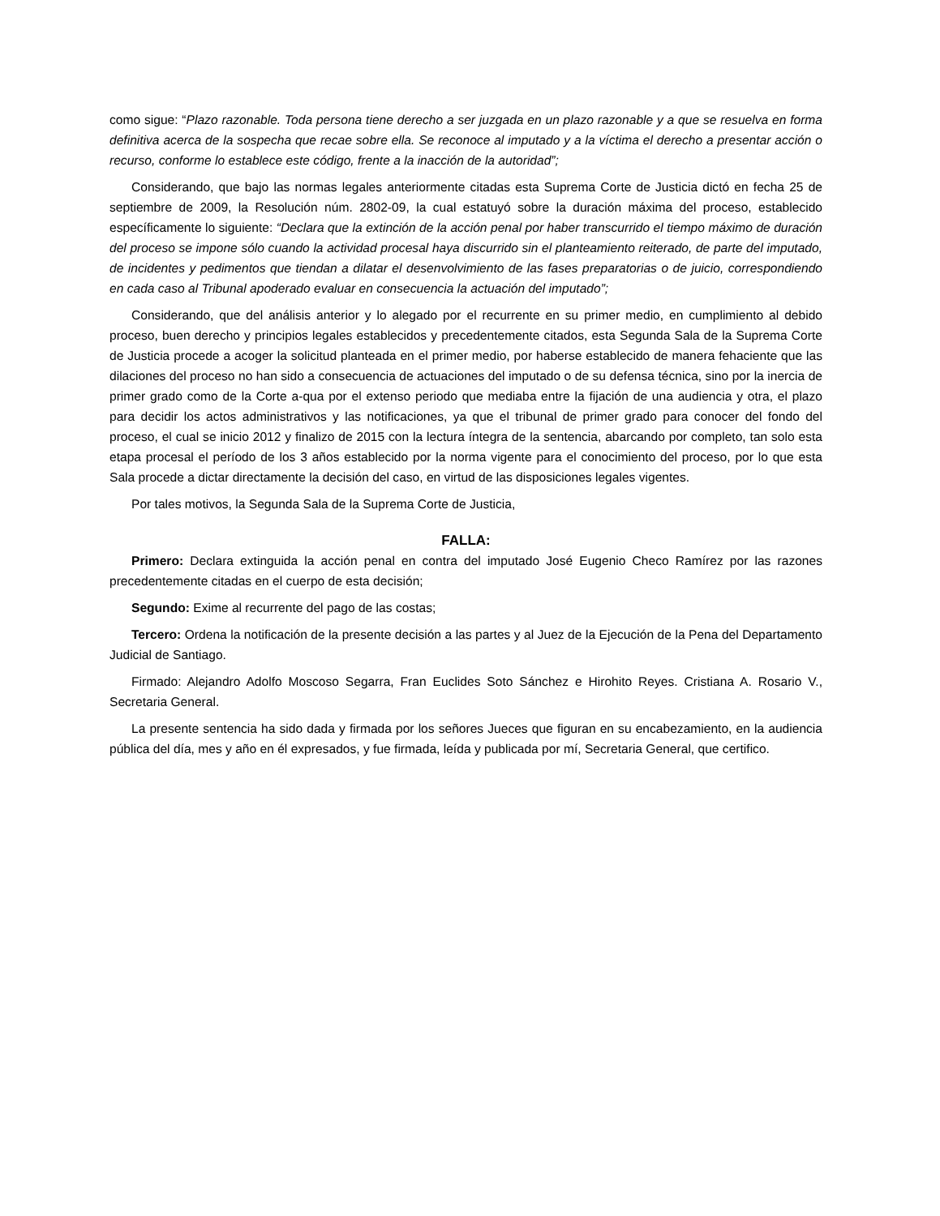como sigue: “Plazo razonable. Toda persona tiene derecho a ser juzgada en un plazo razonable y a que se resuelva en forma definitiva acerca de la sospecha que recae sobre ella. Se reconoce al imputado y a la víctima el derecho a presentar acción o recurso, conforme lo establece este código, frente a la inacción de la autoridad”;
Considerando, que bajo las normas legales anteriormente citadas esta Suprema Corte de Justicia dictó en fecha 25 de septiembre de 2009, la Resolución núm. 2802-09, la cual estatuyó sobre la duración máxima del proceso, establecido específicamente lo siguiente: “Declara que la extinción de la acción penal por haber transcurrido el tiempo máximo de duración del proceso se impone sólo cuando la actividad procesal haya discurrido sin el planteamiento reiterado, de parte del imputado, de incidentes y pedimentos que tiendan a dilatar el desenvolvimiento de las fases preparatorias o de juicio, correspondiendo en cada caso al Tribunal apoderado evaluar en consecuencia la actuación del imputado”;
Considerando, que del análisis anterior y lo alegado por el recurrente en su primer medio, en cumplimiento al debido proceso, buen derecho y principios legales establecidos y precedentemente citados, esta Segunda Sala de la Suprema Corte de Justicia procede a acoger la solicitud planteada en el primer medio, por haberse establecido de manera fehaciente que las dilaciones del proceso no han sido a consecuencia de actuaciones del imputado o de su defensa técnica, sino por la inercia de primer grado como de la Corte a-qua por el extenso periodo que mediaba entre la fijación de una audiencia y otra, el plazo para decidir los actos administrativos y las notificaciones, ya que el tribunal de primer grado para conocer del fondo del proceso, el cual se inicio 2012 y finalizo de 2015 con la lectura íntegra de la sentencia, abarcando por completo, tan solo esta etapa procesal el período de los 3 años establecido por la norma vigente para el conocimiento del proceso, por lo que esta Sala procede a dictar directamente la decisión del caso, en virtud de las disposiciones legales vigentes.
Por tales motivos, la Segunda Sala de la Suprema Corte de Justicia,
FALLA:
Primero: Declara extinguida la acción penal en contra del imputado José Eugenio Checo Ramírez por las razones precedentemente citadas en el cuerpo de esta decisión;
Segundo: Exime al recurrente del pago de las costas;
Tercero: Ordena la notificación de la presente decisión a las partes y al Juez de la Ejecución de la Pena del Departamento Judicial de Santiago.
Firmado: Alejandro Adolfo Moscoso Segarra, Fran Euclides Soto Sánchez e Hirohito Reyes. Cristiana A. Rosario V., Secretaria General.
La presente sentencia ha sido dada y firmada por los señores Jueces que figuran en su encabezamiento, en la audiencia pública del día, mes y año en él expresados, y fue firmada, leída y publicada por mí, Secretaria General, que certifico.